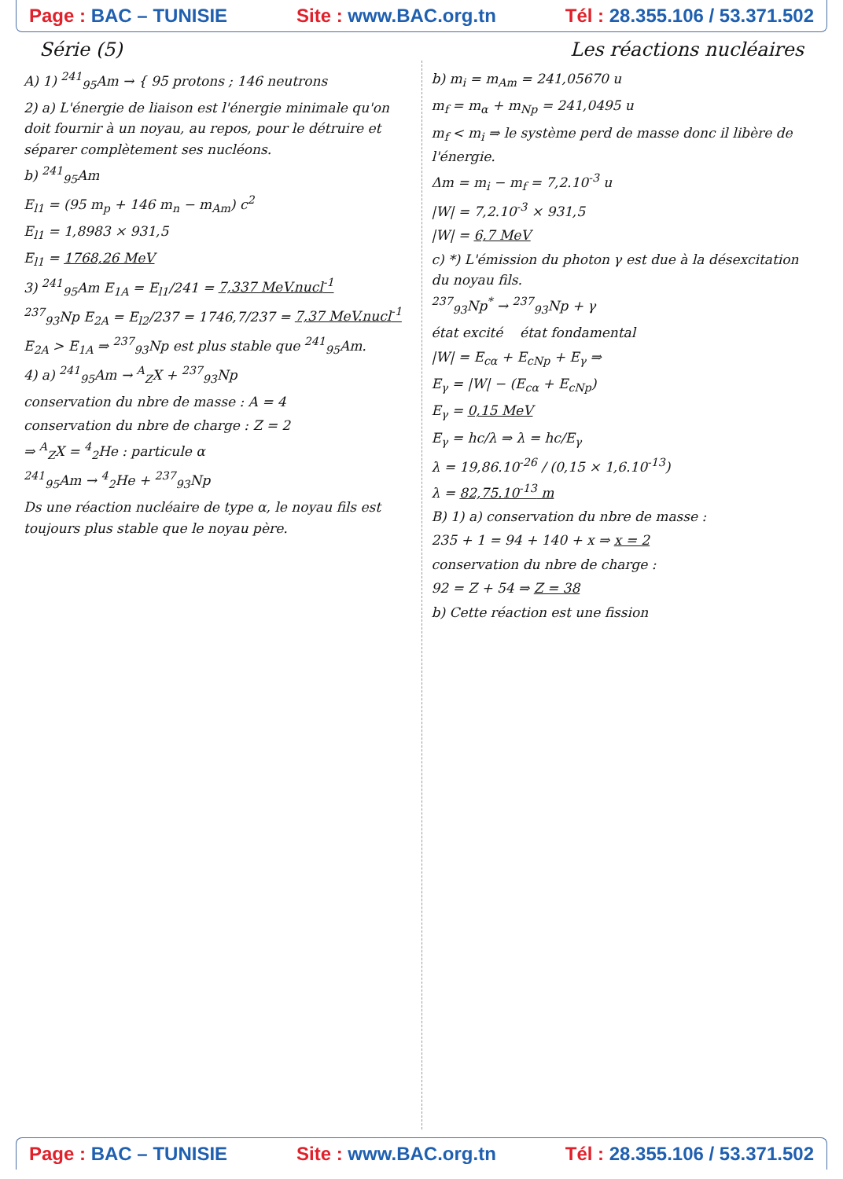Page : BAC – TUNISIE Site : www.BAC.org.tn Tél : 28.355.106 / 53.371.502
Série (5) Les réactions nucléaires
A) 1) <sup>241</sup><sub>95</sub>Am → { 95 protons ; 146 neutrons
2) a) L'énergie de liaison est l'énergie minimale qu'on doit fournir à un noyau, au repos, pour le détruire et séparer complètement ses nucléons.
b) <sup>241</sup><sub>95</sub>Am
E<sub>l1</sub> = (95 m<sub>p</sub> + 146 m<sub>n</sub> − m<sub>Am</sub>) c<sup>2</sup>
E<sub>l1</sub> = 1,8983 × 931,5
E<sub>l1</sub> = 1768,26 MeV
3) <sup>241</sup><sub>95</sub>Am E<sub>1A</sub> = E<sub>l1</sub>/241 = 7,337 MeV.nucl<sup>-1</sup>
<sup>237</sup> <sub>93</sub>Np E<sub>2A</sub> = E<sub>l2</sub>/237 = 1746,7/237 = 7,37 MeV.nucl<sup>-1</sup>
E<sub>2A</sub> > E<sub>1A</sub> ⇒ <sup>237</sup><sub>93</sub>Np est plus stable que <sup>241</sup><sub>95</sub>Am.
4) a) <sup>241</sup><sub>95</sub>Am → <sup>A</sup><sub>Z</sub>X + <sup>237</sup><sub>93</sub>Np
conservation du nbre de masse : A = 4
conservation du nbre de charge : Z = 2
⇒ <sup>A</sup><sub>Z</sub>X = <sup>4</sup><sub>2</sub>He : particule α
<sup>241</sup> <sub>95</sub>Am → <sup>4</sup><sub>2</sub>He + <sup>237</sup><sub>93</sub>Np
Ds une réaction nucléaire de type α, le noyau fils est toujours plus stable que le noyau père.
b) m<sub>i</sub> = m<sub>Am</sub> = 241,05670 u
m<sub>f</sub> = m<sub>α</sub> + m<sub>Np</sub> = 241,0495 u
m<sub>f</sub> < m<sub>i</sub> ⇒ le système perd de masse donc il libère de l'énergie.
Δm = m<sub>i</sub> − m<sub>f</sub> = 7,2.10<sup>-3</sup> u
|W| = 7,2.10<sup>-3</sup> × 931,5
|W| = 6,7 MeV
c) *) L'émission du photon γ est due à la désexcitation du noyau fils.
<sup>237</sup> <sub>93</sub>Np<sup>*</sup> → <sup>237</sup><sub>93</sub>Np + γ
état excité état fondamental
|W| = E<sub>cα</sub> + E<sub>cNp</sub> + E<sub>γ</sub> ⇒
E<sub>γ</sub> = |W| − (E<sub>cα</sub> + E<sub>cNp</sub>)
E<sub>γ</sub> = 0,15 MeV
E<sub>γ</sub> = hc/λ ⇒ λ = hc/E<sub>γ</sub>
λ = 19,86.10<sup>-26</sup> / (0,15 × 1,6.10<sup>-13</sup>)
λ = 82,75.10<sup>-13</sup> m
B) 1) a) conservation du nbre de masse :
235 + 1 = 94 + 140 + x ⇒ x = 2
conservation du nbre de charge :
92 = Z + 54 ⇒ Z = 38
b) Cette réaction est une fission
Page : BAC – TUNISIE Site : www.BAC.org.tn Tél : 28.355.106 / 53.371.502